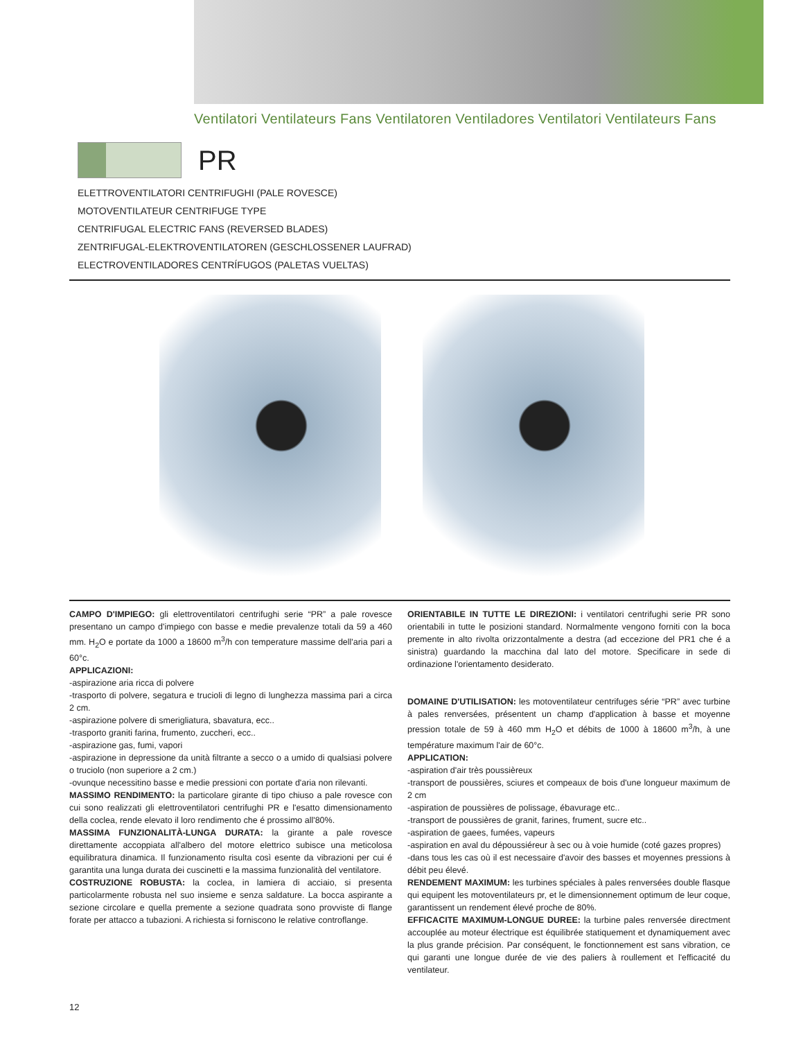Ventilatori Ventilateurs Fans Ventilatoren Ventiladores Ventilatori Ventilateurs Fans
PR
ELETTROVENTILATORI CENTRIFUGHI (PALE ROVESCE)
MOTOVENTILATEUR CENTRIFUGE TYPE
CENTRIFUGAL ELECTRIC FANS (REVERSED BLADES)
ZENTRIFUGAL-ELEKTROVENTILATOREN (GESCHLOSSENER LAUFRAD)
ELECTROVENTILADORES CENTRÍFUGOS (PALETAS VUELTAS)
CAMPO D'IMPIEGO: gli elettroventilatori centrifughi serie “PR” a pale rovesce presentano un campo d'impiego con basse e medie prevalenze totali da 59 a 460 mm. H<sub>2</sub>O e portate da 1000 a 18600 m<sup>3</sup>/h con temperature massime dell'aria pari a 60°c.
APPLICAZIONI:
-aspirazione aria ricca di polvere
-trasporto di polvere, segatura e trucioli di legno di lunghezza massima pari a circa 2 cm.
-aspirazione polvere di smerigliatura, sbavatura, ecc..
-trasporto graniti farina, frumento, zuccheri, ecc..
-aspirazione gas, fumi, vapori
-aspirazione in depressione da unità filtrante a secco o a umido di qualsiasi polvere o truciolo (non superiore a 2 cm.)
-ovunque necessitino basse e medie pressioni con portate d'aria non rilevanti.
MASSIMO RENDIMENTO: la particolare girante di tipo chiuso a pale rovesce con cui sono realizzati gli elettroventilatori centrifughi PR e l'esatto dimensionamento della coclea, rende elevato il loro rendimento che é prossimo all'80%.
MASSIMA FUNZIONALITÀ-LUNGA DURATA: la girante a pale rovesce direttamente accoppiata all'albero del motore elettrico subisce una meticolosa equilibratura dinamica. Il funzionamento risulta così esente da vibrazioni per cui é garantita una lunga durata dei cuscinetti e la massima funzionalità del ventilatore.
COSTRUZIONE ROBUSTA: la coclea, in lamiera di acciaio, si presenta particolarmente robusta nel suo insieme e senza saldature. La bocca aspirante a sezione circolare e quella premente a sezione quadrata sono provviste di flange forate per attacco a tubazioni. A richiesta si forniscono le relative controflange.
ORIENTABILE IN TUTTE LE DIREZIONI: i ventilatori centrifughi serie PR sono orientabili in tutte le posizioni standard. Normalmente vengono forniti con la boca premente in alto rivolta orizzontalmente a destra (ad eccezione del PR1 che é a sinistra) guardando la macchina dal lato del motore. Specificare in sede di ordinazione l'orientamento desiderato.
DOMAINE D'UTILISATION: les motoventilateur centrifuges série “PR” avec turbine à pales renversées, présentent un champ d'application à basse et moyenne pression totale de 59 à 460 mm H<sub>2</sub>O et débits de 1000 à 18600 m<sup>3</sup>/h, à une température maximum l'air de 60°c.
APPLICATION:
-aspiration d'air très poussièreux
-transport de poussières, sciures et compeaux de bois d'une longueur maximum de 2 cm
-aspiration de poussières de polissage, ébavurage etc..
-transport de poussières de granit, farines, frument, sucre etc..
-aspiration de gaees, fumées, vapeurs
-aspiration en aval du dépoussiéreur à sec ou à voie humide (coté gazes propres)
-dans tous les cas où il est necessaire d'avoir des basses et moyennes pressions à débit peu élevé.
RENDEMENT MAXIMUM: les turbines spéciales à pales renversées double flasque qui equipent les motoventilateurs pr, et le dimensionnement optimum de leur coque, garantissent un rendement élevé proche de 80%.
EFFICACITE MAXIMUM-LONGUE DUREE: la turbine pales renversée directment accouplée au moteur électrique est équilibrée statiquement et dynamiquement avec la plus grande précision. Par conséquent, le fonctionnement est sans vibration, ce qui garanti une longue durée de vie des paliers à roullement et l'efficacité du ventilateur.
12